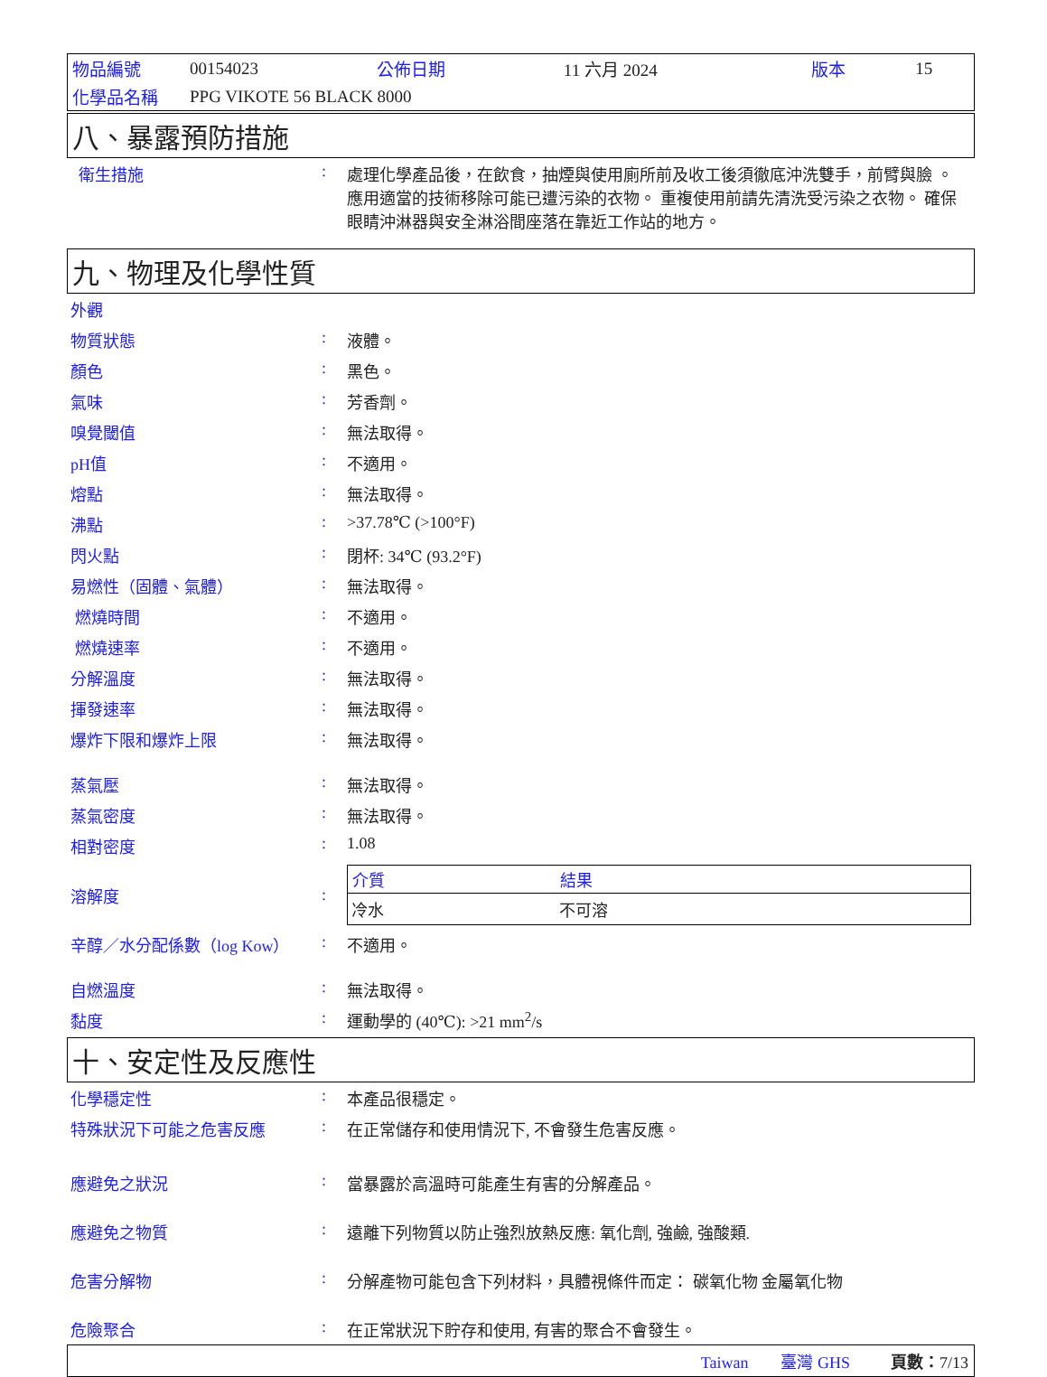| 物品編號 | 00154023 | 公佈日期 | 11 六月 2024 | 版本 | 15 |
| 化學品名稱 | PPG VIKOTE 56 BLACK 8000 | | | | |
八、暴露預防措施
| 衛生措施 | : | 處理化學產品後，在飲食，抽煙與使用廁所前及收工後須徹底沖洗雙手，前臂與臉 。 應用適當的技術移除可能已遭污染的衣物。 重複使用前請先清洗受污染之衣物。 確保眼睛沖淋器與安全淋浴間座落在靠近工作站的地方。 |
九、物理及化學性質
| 外觀 | | |
| 物質狀態 | : | 液體。 |
| 顏色 | : | 黑色。 |
| 氣味 | : | 芳香劑。 |
| 嗅覺閾值 | : | 無法取得。 |
| pH值 | : | 不適用。 |
| 熔點 | : | 無法取得。 |
| 沸點 | : | >37.78℃ (>100°F) |
| 閃火點 | : | 閉杯: 34℃ (93.2°F) |
| 易燃性（固體、氣體） | : | 無法取得。 |
| 燃燒時間 | : | 不適用。 |
| 燃燒速率 | : | 不適用。 |
| 分解溫度 | : | 無法取得。 |
| 揮發速率 | : | 無法取得。 |
| 爆炸下限和爆炸上限 | : | 無法取得。 |
| 蒸氣壓 | : | 無法取得。 |
| 蒸氣密度 | : | 無法取得。 |
| 相對密度 | : | 1.08 |
| 溶解度 | : | / 介質 / 結果 / / --- / --- / / 冷水 / 不可溶 / |
| 辛醇／水分配係數（log Kow） | : | 不適用。 |
| 自燃溫度 | : | 無法取得。 |
| 黏度 | : | 運動學的 (40℃): >21 mm<sup>2</sup>/s |
十、安定性及反應性
| 化學穩定性 | : | 本產品很穩定。 |
| 特殊狀況下可能之危害反應 | : | 在正常儲存和使用情況下, 不會發生危害反應。 |
| 應避免之狀況 | : | 當暴露於高溫時可能產生有害的分解產品。 |
| 應避免之物質 | : | 遠離下列物質以防止強烈放熱反應: 氧化劑, 強鹼, 強酸類. |
| 危害分解物 | : | 分解產物可能包含下列材料，具體視條件而定： 碳氧化物 金屬氧化物 |
| 危險聚合 | : | 在正常狀況下貯存和使用, 有害的聚合不會發生。 |
Taiwan 臺灣 GHS 頁數：7/13